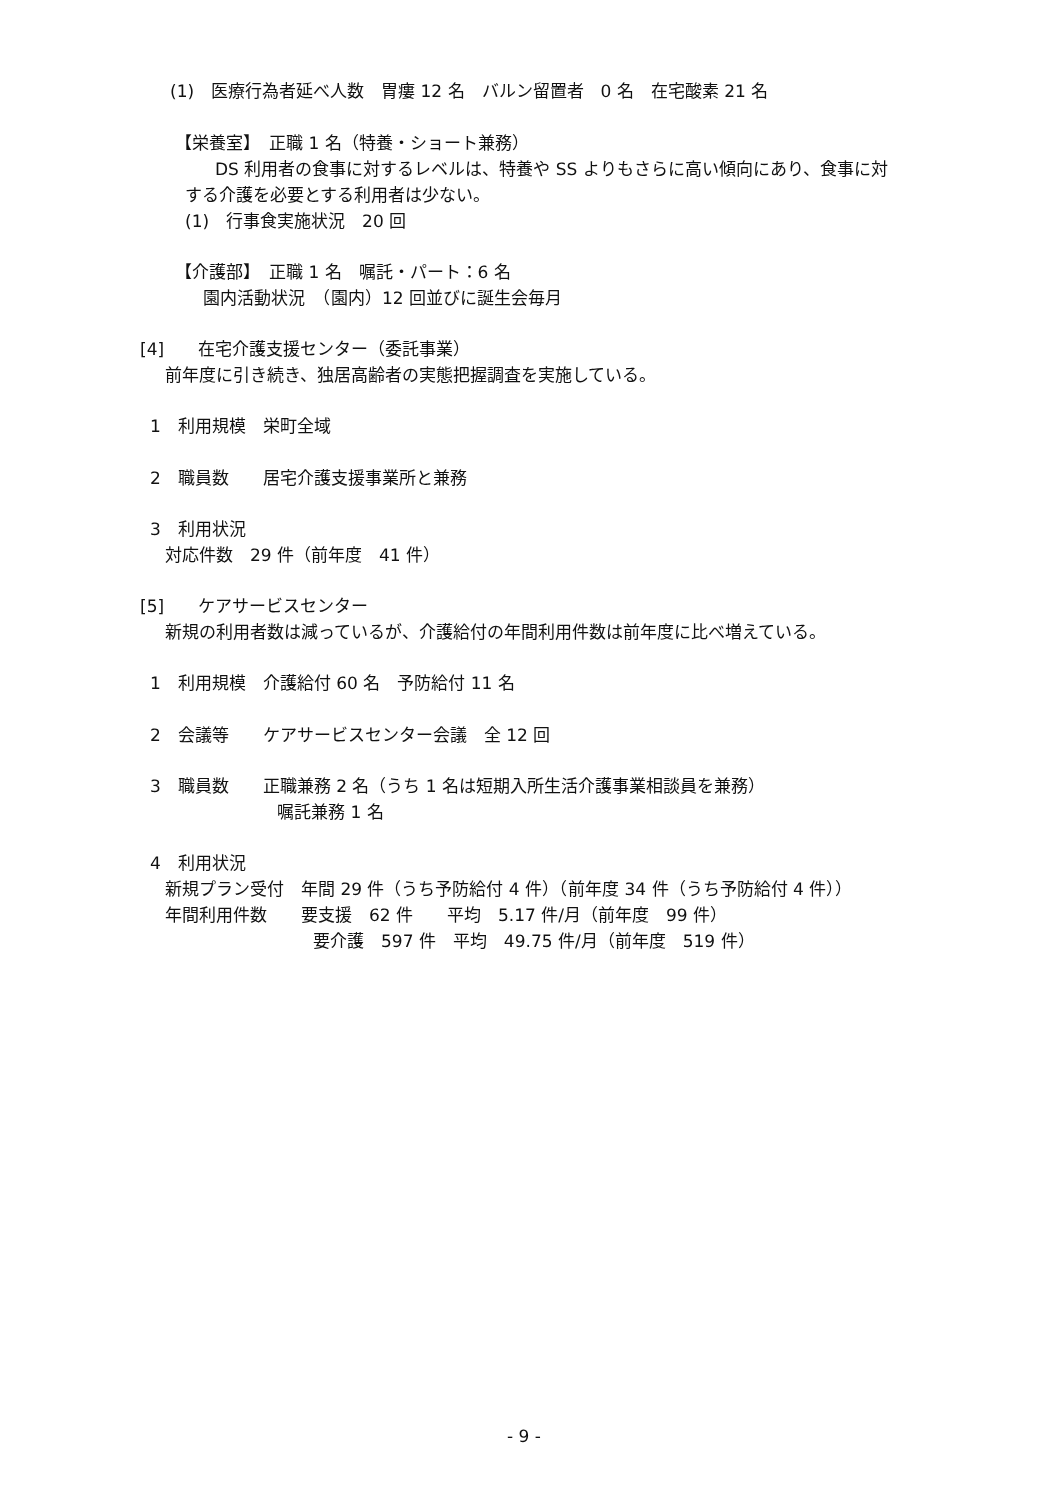(1)　医療行為者延べ人数　胃瘻 12 名　バルン留置者　0 名　在宅酸素 21 名
【栄養室】　正職 1 名（特養・ショート兼務）
DS 利用者の食事に対するレベルは、特養や SS よりもさらに高い傾向にあり、食事に対
する介護を必要とする利用者は少ない。
(1)　行事食実施状況　20 回
【介護部】　正職 1 名　嘱託・パート：6 名
園内活動状況　（園内）12 回並びに誕生会毎月
[4]　　在宅介護支援センター（委託事業）
前年度に引き続き、独居高齢者の実態把握調査を実施している。
1　利用規模　栄町全域
2　職員数　　居宅介護支援事業所と兼務
3　利用状況
対応件数　29 件（前年度　41 件）
[5]　　ケアサービスセンター
新規の利用者数は減っているが、介護給付の年間利用件数は前年度に比べ増えている。
1　利用規模　介護給付 60 名　予防給付 11 名
2　会議等　　ケアサービスセンター会議　全 12 回
3　職員数　　正職兼務 2 名（うち 1 名は短期入所生活介護事業相談員を兼務）
嘱託兼務 1 名
4　利用状況
新規プラン受付　年間 29 件（うち予防給付 4 件）（前年度 34 件（うち予防給付 4 件））
年間利用件数　　要支援　62 件　　平均　5.17 件/月（前年度　99 件）
要介護　597 件　平均　49.75 件/月（前年度　519 件）
- 9 -